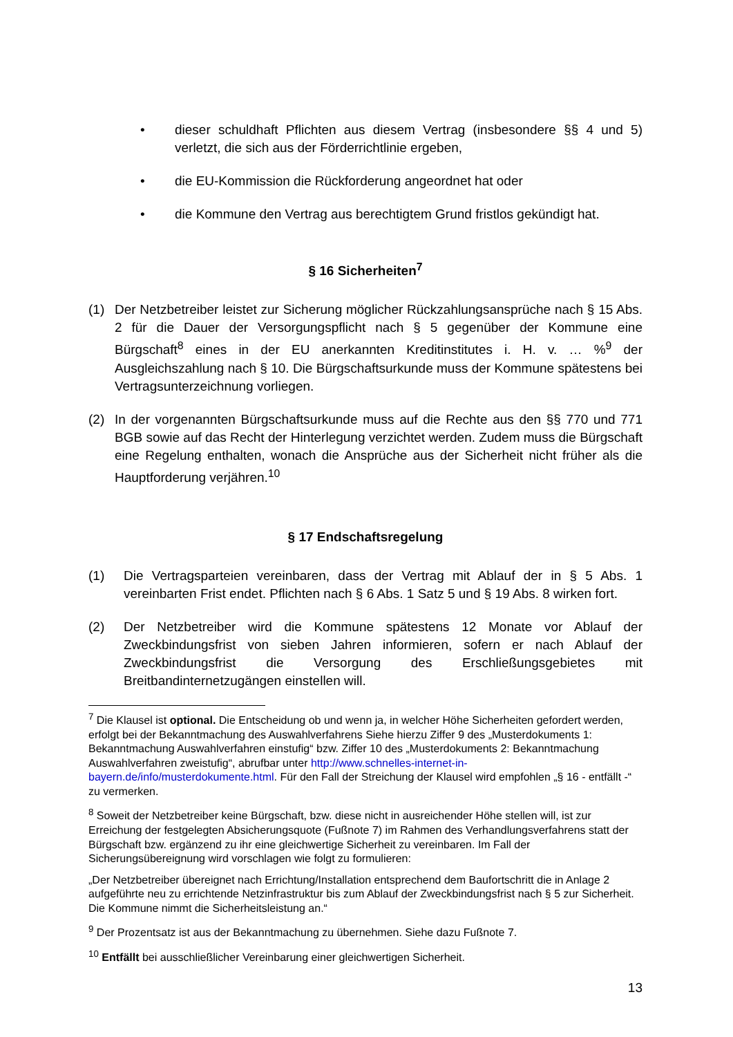• dieser schuldhaft Pflichten aus diesem Vertrag (insbesondere §§ 4 und 5) verletzt, die sich aus der Förderrichtlinie ergeben,
• die EU-Kommission die Rückforderung angeordnet hat oder
• die Kommune den Vertrag aus berechtigtem Grund fristlos gekündigt hat.
§ 16 Sicherheiten<sup>7</sup>
(1) Der Netzbetreiber leistet zur Sicherung möglicher Rückzahlungsansprüche nach § 15 Abs. 2 für die Dauer der Versorgungspflicht nach § 5 gegenüber der Kommune eine Bürgschaft<sup>8</sup> eines in der EU anerkannten Kreditinstitutes i. H. v. … %<sup>9</sup> der Ausgleichszahlung nach § 10. Die Bürgschaftsurkunde muss der Kommune spätestens bei Vertragsunterzeichnung vorliegen.
(2) In der vorgenannten Bürgschaftsurkunde muss auf die Rechte aus den §§ 770 und 771 BGB sowie auf das Recht der Hinterlegung verzichtet werden. Zudem muss die Bürgschaft eine Regelung enthalten, wonach die Ansprüche aus der Sicherheit nicht früher als die Hauptforderung verjähren.<sup>10</sup>
§ 17 Endschaftsregelung
(1) Die Vertragsparteien vereinbaren, dass der Vertrag mit Ablauf der in § 5 Abs. 1 vereinbarten Frist endet. Pflichten nach § 6 Abs. 1 Satz 5 und § 19 Abs. 8 wirken fort.
(2) Der Netzbetreiber wird die Kommune spätestens 12 Monate vor Ablauf der Zweckbindungsfrist von sieben Jahren informieren, sofern er nach Ablauf der Zweckbindungsfrist die Versorgung des Erschließungsgebietes mit Breitbandinternetzugängen einstellen will.
<sup>7</sup> Die Klausel ist optional. Die Entscheidung ob und wenn ja, in welcher Höhe Sicherheiten gefordert werden, erfolgt bei der Bekanntmachung des Auswahlverfahrens Siehe hierzu Ziffer 9 des „Musterdokuments 1: Bekanntmachung Auswahlverfahren einstufig“ bzw. Ziffer 10 des „Musterdokuments 2: Bekanntmachung Auswahlverfahren zweistufig“, abrufbar unter http://www.schnelles-internet-in-bayern.de/info/musterdokumente.html. Für den Fall der Streichung der Klausel wird empfohlen „§ 16 - entfällt -“ zu vermerken.
<sup>8</sup> Soweit der Netzbetreiber keine Bürgschaft, bzw. diese nicht in ausreichender Höhe stellen will, ist zur Erreichung der festgelegten Absicherungsquote (Fußnote 7) im Rahmen des Verhandlungsverfahrens statt der Bürgschaft bzw. ergänzend zu ihr eine gleichwertige Sicherheit zu vereinbaren. Im Fall der Sicherungsübereignung wird vorschlagen wie folgt zu formulieren:
„Der Netzbetreiber übereignet nach Errichtung/Installation entsprechend dem Baufortschritt die in Anlage 2 aufgeführte neu zu errichtende Netzinfrastruktur bis zum Ablauf der Zweckbindungsfrist nach § 5 zur Sicherheit. Die Kommune nimmt die Sicherheitsleistung an.“
<sup>9</sup> Der Prozentsatz ist aus der Bekanntmachung zu übernehmen. Siehe dazu Fußnote 7.
<sup>10</sup> Entfällt bei ausschließlicher Vereinbarung einer gleichwertigen Sicherheit.
13